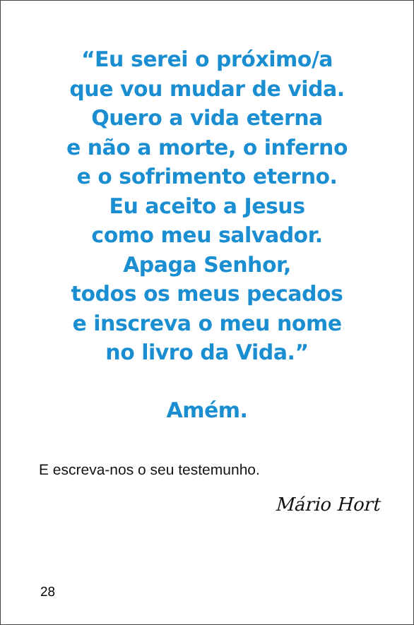“Eu serei o próximo/a
que vou mudar de vida.
Quero a vida eterna
e não a morte, o inferno
e o sofrimento eterno.
Eu aceito a Jesus
como meu salvador.
Apaga Senhor,
todos os meus pecados
e inscreva o meu nome
no livro da Vida.”
Amém.
E escreva-nos o seu testemunho.
Mário Hort
28